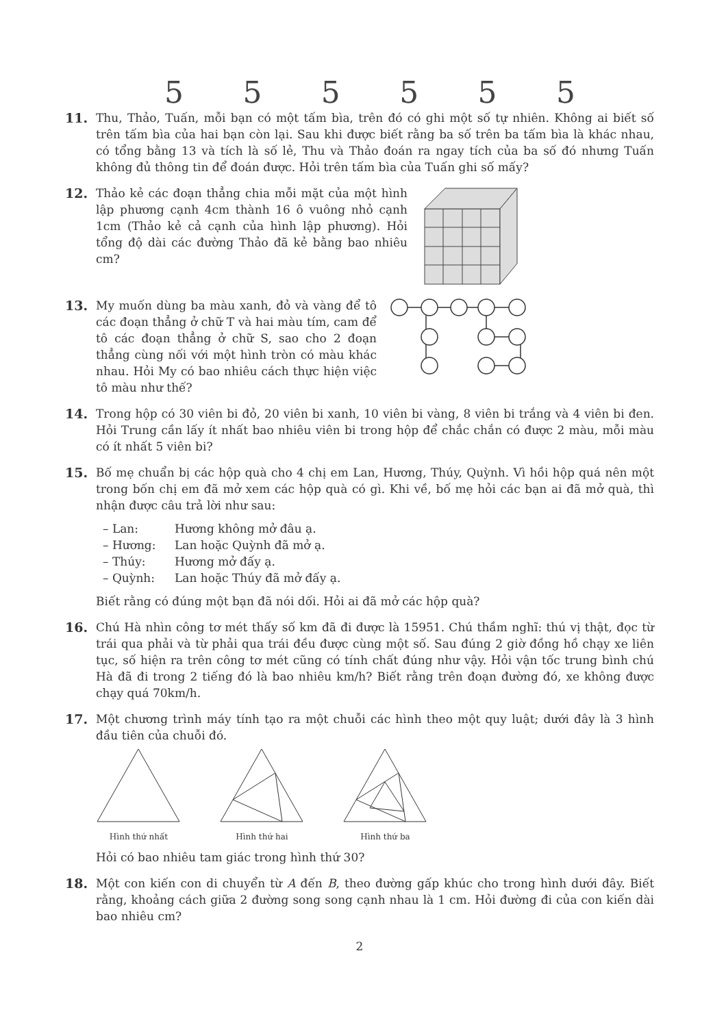555555
11. Thu, Thảo, Tuấn, mỗi bạn có một tấm bìa, trên đó có ghi một số tự nhiên. Không ai biết số trên tấm bìa của hai bạn còn lại. Sau khi được biết rằng ba số trên ba tấm bìa là khác nhau, có tổng bằng 13 và tích là số lẻ, Thu và Thảo đoán ra ngay tích của ba số đó nhưng Tuấn không đủ thông tin để đoán được. Hỏi trên tấm bìa của Tuấn ghi số mấy?
12. Thảo kẻ các đoạn thẳng chia mỗi mặt của một hình lập phương cạnh 4cm thành 16 ô vuông nhỏ cạnh 1cm (Thảo kẻ cả cạnh của hình lập phương). Hỏi tổng độ dài các đường Thảo đã kẻ bằng bao nhiêu cm?
13. My muốn dùng ba màu xanh, đỏ và vàng để tô các đoạn thẳng ở chữ T và hai màu tím, cam để tô các đoạn thẳng ở chữ S, sao cho 2 đoạn thẳng cùng nối với một hình tròn có màu khác nhau. Hỏi My có bao nhiêu cách thực hiện việc tô màu như thế?
14. Trong hộp có 30 viên bi đỏ, 20 viên bi xanh, 10 viên bi vàng, 8 viên bi trắng và 4 viên bi đen. Hỏi Trung cần lấy ít nhất bao nhiêu viên bi trong hộp để chắc chắn có được 2 màu, mỗi màu có ít nhất 5 viên bi?
15. Bố mẹ chuẩn bị các hộp quà cho 4 chị em Lan, Hương, Thúy, Quỳnh. Vì hồi hộp quá nên một trong bốn chị em đã mở xem các hộp quà có gì. Khi về, bố mẹ hỏi các bạn ai đã mở quà, thì nhận được câu trả lời như sau:
– Lan: Hương không mở đâu ạ.
– Hương: Lan hoặc Quỳnh đã mở ạ.
– Thúy: Hương mở đấy ạ.
– Quỳnh: Lan hoặc Thúy đã mở đấy ạ.
Biết rằng có đúng một bạn đã nói dối. Hỏi ai đã mở các hộp quà?
16. Chú Hà nhìn công tơ mét thấy số km đã đi được là 15951. Chú thầm nghĩ: thú vị thật, đọc từ trái qua phải và từ phải qua trái đều được cùng một số. Sau đúng 2 giờ đồng hồ chạy xe liên tục, số hiện ra trên công tơ mét cũng có tính chất đúng như vậy. Hỏi vận tốc trung bình chú Hà đã đi trong 2 tiếng đó là bao nhiêu km/h? Biết rằng trên đoạn đường đó, xe không được chạy quá 70km/h.
17. Một chương trình máy tính tạo ra một chuỗi các hình theo một quy luật; dưới đây là 3 hình đầu tiên của chuỗi đó.
Hình thứ nhất
Hình thứ hai
Hình thứ ba
Hỏi có bao nhiêu tam giác trong hình thứ 30?
18. Một con kiến con di chuyển từ A đến B, theo đường gấp khúc cho trong hình dưới đây. Biết rằng, khoảng cách giữa 2 đường song song cạnh nhau là 1 cm. Hỏi đường đi của con kiến dài bao nhiêu cm?
2